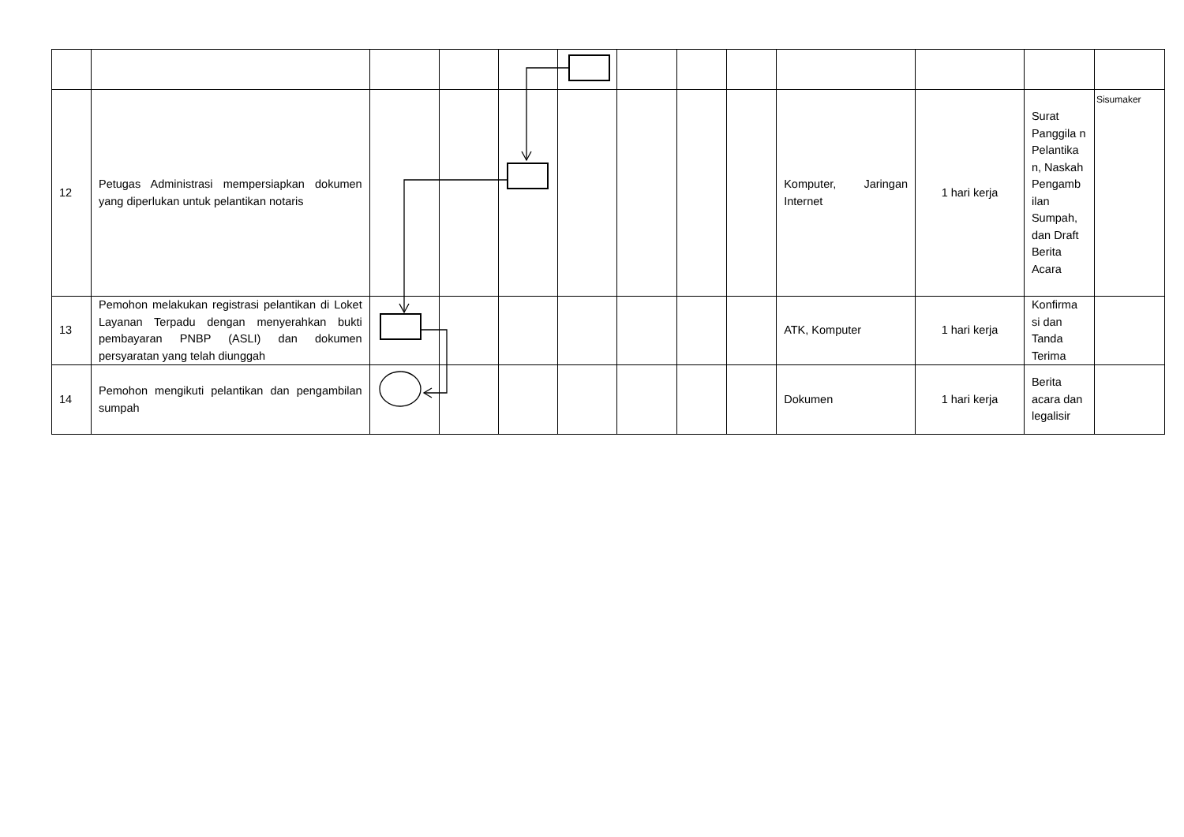| 12 | Petugas Administrasi mempersiapkan dokumen yang diperlukan untuk pelantikan notaris | | | | | | | | Komputer, Jaringan Internet | 1 hari kerja | Surat Panggila n Pelantika n, Naskah Pengamb ilan Sumpah, dan Draft Berita Acara | Sisumaker |
| 13 | Pemohon melakukan registrasi pelantikan di Loket Layanan Terpadu dengan menyerahkan bukti pembayaran PNBP (ASLI) dan dokumen persyaratan yang telah diunggah | | | | | | | | ATK, Komputer | 1 hari kerja | Konfirma si dan Tanda Terima | |
| 14 | Pemohon mengikuti pelantikan dan pengambilan sumpah | | | | | | | | Dokumen | 1 hari kerja | Berita acara dan legalisir | |